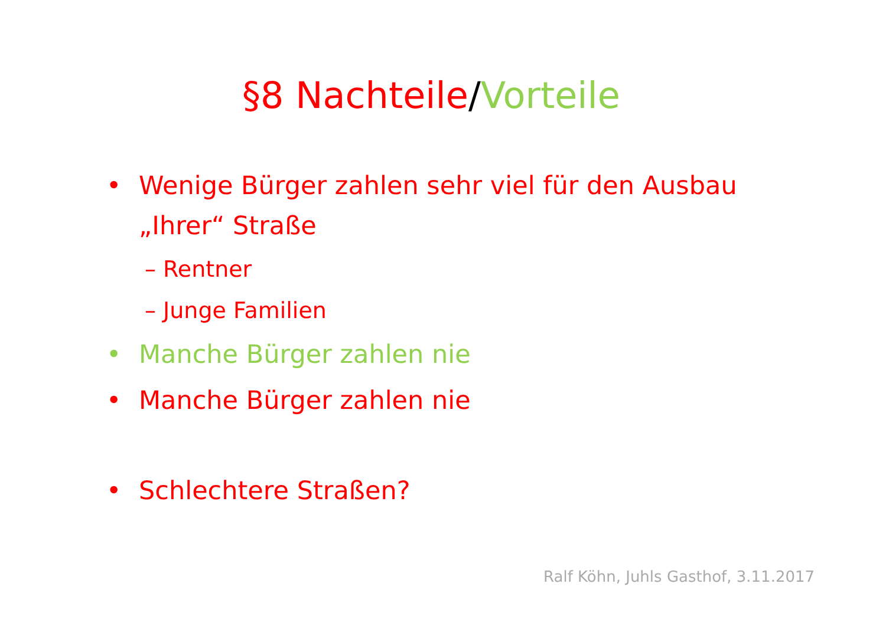§8 Nachteile/Vorteile
• Wenige Bürger zahlen sehr viel für den Ausbau „Ihrer“ Straße
– Rentner
– Junge Familien
• Manche Bürger zahlen nie
• Manche Bürger zahlen nie
• Schlechtere Straßen?
Ralf Köhn, Juhls Gasthof, 3.11.2017